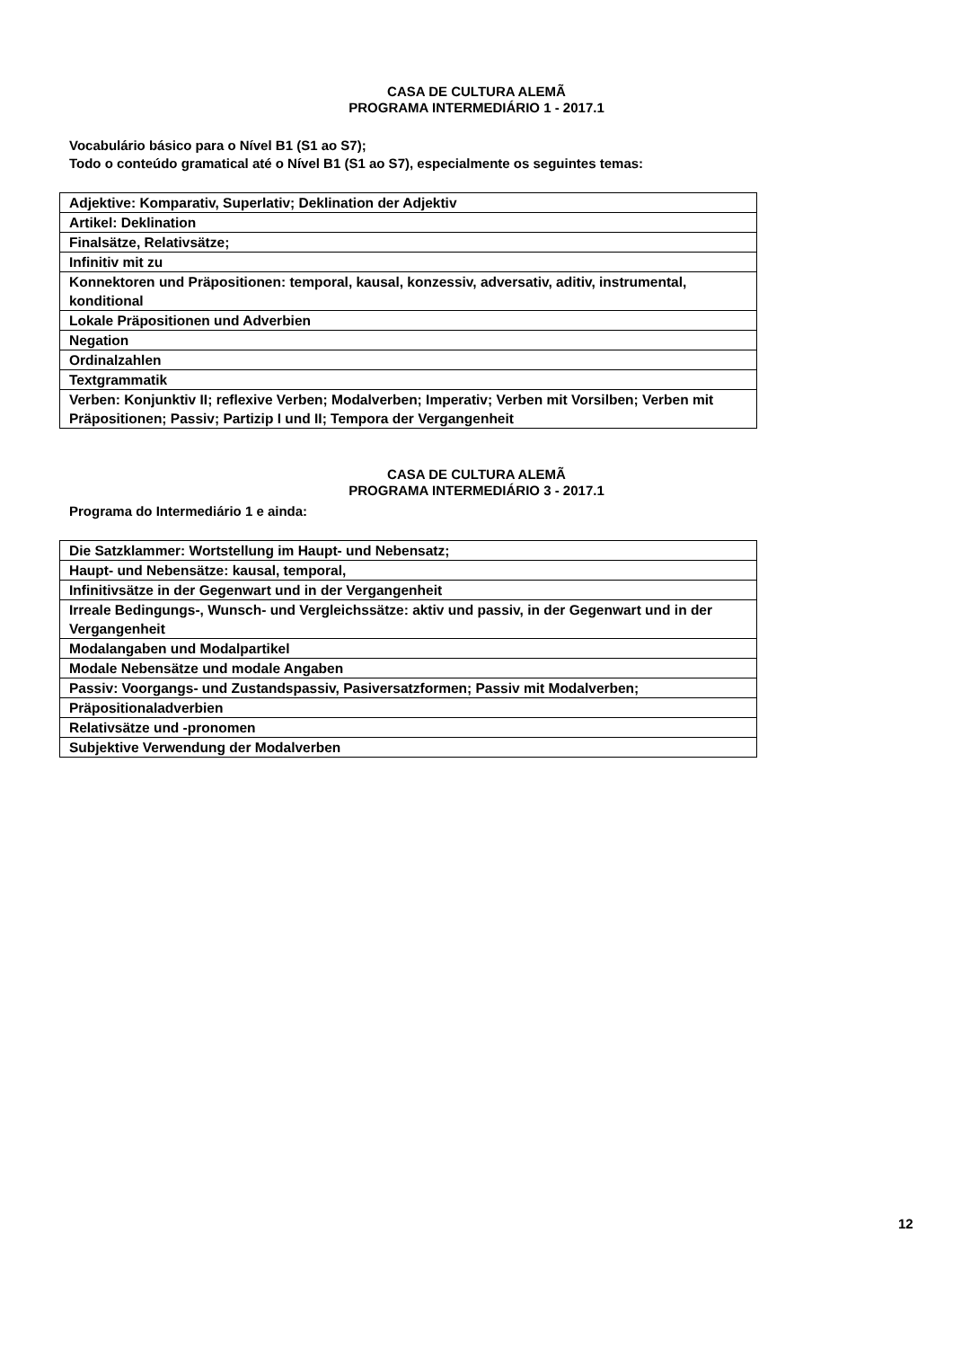CASA DE CULTURA ALEMÃ
PROGRAMA INTERMEDIÁRIO 1 - 2017.1
Vocabulário básico para o Nível B1 (S1 ao S7);
Todo o conteúdo gramatical até o Nível B1 (S1 ao S7), especialmente os seguintes temas:
| Adjektive: Komparativ, Superlativ; Deklination der Adjektiv |
| Artikel: Deklination |
| Finalsätze, Relativsätze; |
| Infinitiv mit zu |
| Konnektoren und Präpositionen: temporal, kausal, konzessiv, adversativ, aditiv, instrumental, konditional |
| Lokale Präpositionen und Adverbien |
| Negation |
| Ordinalzahlen |
| Textgrammatik |
| Verben: Konjunktiv II; reflexive Verben; Modalverben; Imperativ; Verben mit Vorsilben; Verben mit Präpositionen; Passiv; Partizip I und II; Tempora der Vergangenheit |
CASA DE CULTURA ALEMÃ
PROGRAMA INTERMEDIÁRIO 3 - 2017.1
Programa do Intermediário 1 e ainda:
| Die Satzklammer: Wortstellung im Haupt- und Nebensatz; |
| Haupt- und Nebensätze: kausal, temporal, |
| Infinitivsätze in der Gegenwart und in der Vergangenheit |
| Irreale Bedingungs-, Wunsch- und Vergleichssätze: aktiv und passiv, in der Gegenwart und in der Vergangenheit |
| Modalangaben und Modalpartikel |
| Modale Nebensätze und modale Angaben |
| Passiv: Voorgangs- und Zustandspassiv, Pasiversatzformen; Passiv mit Modalverben; |
| Präpositionaladverbien |
| Relativsätze und -pronomen |
| Subjektive Verwendung der Modalverben |
12